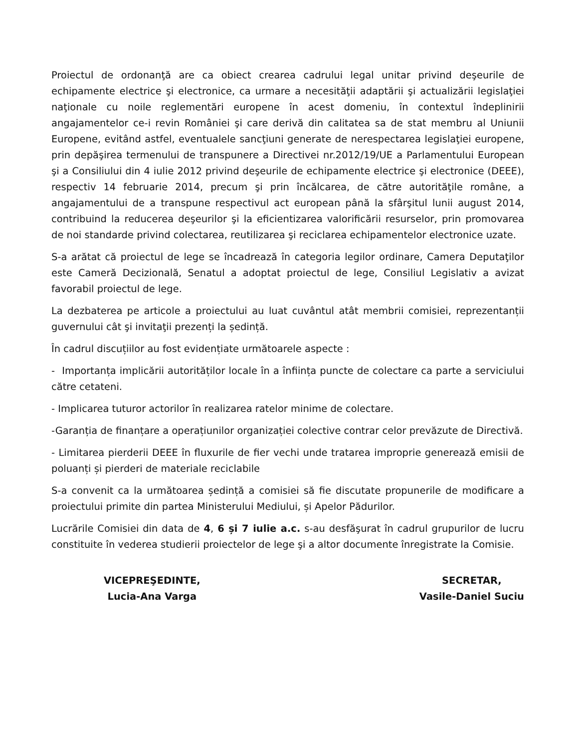Proiectul de ordonanţă are ca obiect crearea cadrului legal unitar privind deşeurile de echipamente electrice şi electronice, ca urmare a necesităţii adaptării şi actualizării legislaţiei naţionale cu noile reglementări europene în acest domeniu, în contextul îndeplinirii angajamentelor ce-i revin României şi care derivă din calitatea sa de stat membru al Uniunii Europene, evitând astfel, eventualele sancţiuni generate de nerespectarea legislaţiei europene, prin depăşirea termenului de transpunere a Directivei nr.2012/19/UE a Parlamentului European şi a Consiliului din 4 iulie 2012 privind deşeurile de echipamente electrice şi electronice (DEEE), respectiv 14 februarie 2014, precum şi prin încălcarea, de către autorităţile române, a angajamentului de a transpune respectivul act european până la sfârşitul lunii august 2014, contribuind la reducerea deşeurilor şi la eficientizarea valorificării resurselor, prin promovarea de noi standarde privind colectarea, reutilizarea şi reciclarea echipamentelor electronice uzate.
S-a arătat că proiectul de lege se încadrează în categoria legilor ordinare, Camera Deputaţilor este Cameră Decizională, Senatul a adoptat proiectul de lege, Consiliul Legislativ a avizat favorabil proiectul de lege.
La dezbaterea pe articole a proiectului au luat cuvântul atât membrii comisiei, reprezentanții guvernului cât şi invitaţii prezenți la ședință.
În cadrul discuțiilor au fost evidențiate următoarele aspecte :
- Importanța implicării autorităților locale în a înființa puncte de colectare ca parte a serviciului către cetateni.
- Implicarea tuturor actorilor în realizarea ratelor minime de colectare.
-Garanția de finanțare a operațiunilor organizației colective contrar celor prevăzute de Directivă.
- Limitarea pierderii DEEE în fluxurile de fier vechi unde tratarea improprie generează emisii de poluanți și pierderi de materiale reciclabile
S-a convenit ca la următoarea ședință a comisiei să fie discutate propunerile de modificare a proiectului primite din partea Ministerului Mediului, și Apelor Pădurilor.
Lucrările Comisiei din data de 4, 6 și 7 iulie a.c. s-au desfăşurat în cadrul grupurilor de lucru constituite în vederea studierii proiectelor de lege şi a altor documente înregistrate la Comisie.
VICEPREŞEDINTE,
Lucia-Ana Varga
SECRETAR,
Vasile-Daniel Suciu